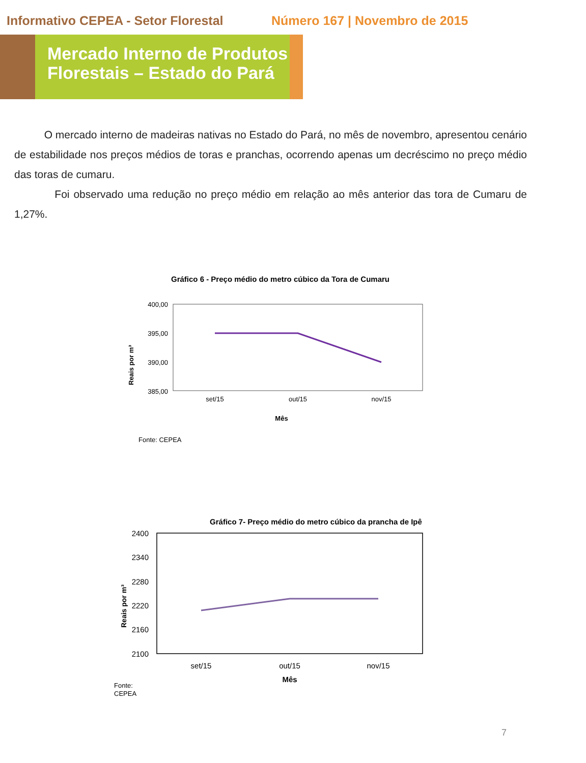Informativo CEPEA - Setor Florestal
Número 167 | Novembro de 2015
Mercado Interno de Produtos Florestais – Estado do Pará
O mercado interno de madeiras nativas no Estado do Pará, no mês de novembro, apresentou cenário de estabilidade nos preços médios de toras e pranchas, ocorrendo apenas um decréscimo no preço médio das toras de cumaru.
Foi observado uma redução no preço médio em relação ao mês anterior das tora de Cumaru de 1,27%.
Gráfico 6 - Preço médio do metro cúbico da Tora de Cumaru
Reais por m³
400,00
395,00
390,00
385,00
set/15
out/15
nov/15
Mês
Fonte: CEPEA
Gráfico 7- Preço médio do metro cúbico da prancha de Ipê
Reais por m³
2400
2340
2280
2220
2160
2100
set/15
out/15
nov/15
Mês
Fonte:
CEPEA
7